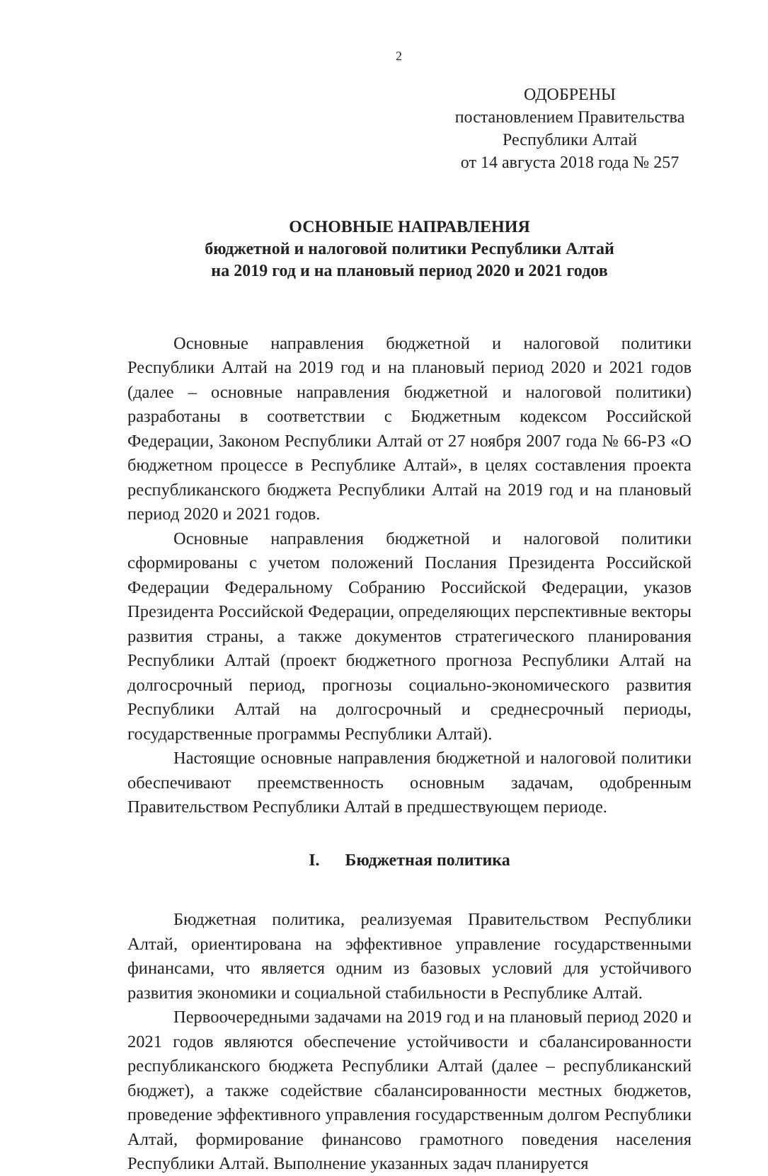2
ОДОБРЕНЫ
постановлением Правительства
Республики Алтай
от 14 августа 2018 года № 257
ОСНОВНЫЕ НАПРАВЛЕНИЯ
бюджетной и налоговой политики Республики Алтай
на 2019 год и на плановый период 2020 и 2021 годов
Основные направления бюджетной и налоговой политики Республики Алтай на 2019 год и на плановый период 2020 и 2021 годов (далее – основные направления бюджетной и налоговой политики) разработаны в соответствии с Бюджетным кодексом Российской Федерации, Законом Республики Алтай от 27 ноября 2007 года № 66-РЗ «О бюджетном процессе в Республике Алтай», в целях составления проекта республиканского бюджета Республики Алтай на 2019 год и на плановый период 2020 и 2021 годов.
Основные направления бюджетной и налоговой политики сформированы с учетом положений Послания Президента Российской Федерации Федеральному Собранию Российской Федерации, указов Президента Российской Федерации, определяющих перспективные векторы развития страны, а также документов стратегического планирования Республики Алтай (проект бюджетного прогноза Республики Алтай на долгосрочный период, прогнозы социально-экономического развития Республики Алтай на долгосрочный и среднесрочный периоды, государственные программы Республики Алтай).
Настоящие основные направления бюджетной и налоговой политики обеспечивают преемственность основным задачам, одобренным Правительством Республики Алтай в предшествующем периоде.
I. Бюджетная политика
Бюджетная политика, реализуемая Правительством Республики Алтай, ориентирована на эффективное управление государственными финансами, что является одним из базовых условий для устойчивого развития экономики и социальной стабильности в Республике Алтай.
Первоочередными задачами на 2019 год и на плановый период 2020 и 2021 годов являются обеспечение устойчивости и сбалансированности республиканского бюджета Республики Алтай (далее – республиканский бюджет), а также содействие сбалансированности местных бюджетов, проведение эффективного управления государственным долгом Республики Алтай, формирование финансово грамотного поведения населения Республики Алтай. Выполнение указанных задач планируется